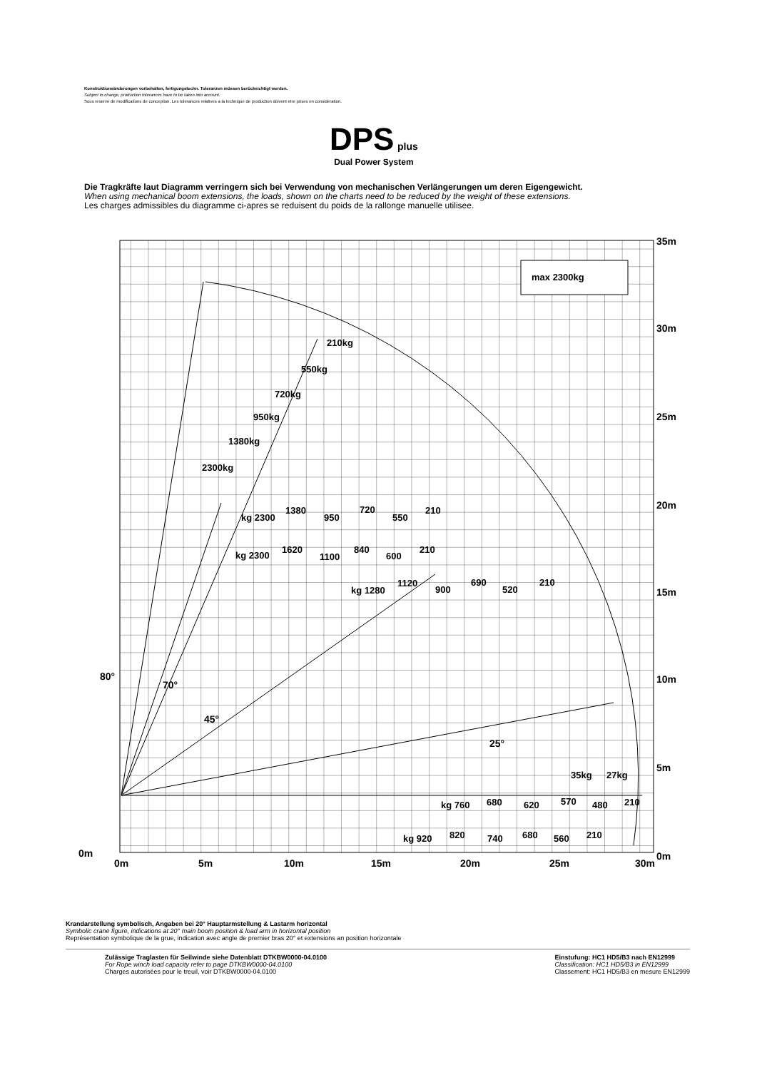Konstruktionsänderungen vorbehalten, fertigungstechn. Toleranzen müssen berücksichtigt werden.
Subject to change, production tolerances have to be taken into account.
Sous reserve de modifications de conception. Les tolerances relatives a la technique de production doivent etre prises en consideration.
DPS plus
Dual Power System
Die Tragkräfte laut Diagramm verringern sich bei Verwendung von mechanischen Verlängerungen um deren Eigengewicht.
When using mechanical boom extensions, the loads, shown on the charts need to be reduced by the weight of these extensions.
Les charges admissibles du diagramme ci-apres se reduisent du poids de la rallonge manuelle utilisee.
max 2300kg
35m
30m
25m
20m
15m
10m
5m
0m
0m
0m
5m
10m
15m
20m
25m
30m
80°
70°
45°
25°
210kg
550kg
720kg
950kg
1380kg
2300kg
kg 2300
1380
950
720
550
210
kg 2300
1620
1100
840
600
210
kg 1280
1120
900
690
520
210
35kg
27kg
kg 760
680
620
570
480
210
kg 920
820
740
680
560
210
Krandarstellung symbolisch, Angaben bei 20° Hauptarmstellung & Lastarm horizontal
Symbolic crane figure, indications at 20° main boom position & load arm in horizontal position
Représentation symbolique de la grue, indication avec angle de premier bras 20° et extensions an position horizontale
Zulässige Traglasten für Seilwinde siehe Datenblatt DTKBW0000-04.0100
For Rope winch load capacity refer to page DTKBW0000-04.0100
Charges autorisées pour le treuil, voir DTKBW0000-04.0100
Einstufung: HC1 HD5/B3 nach EN12999
Classification: HC1 HD5/B3 in EN12999
Classement: HC1 HD5/B3 en mesure EN12999